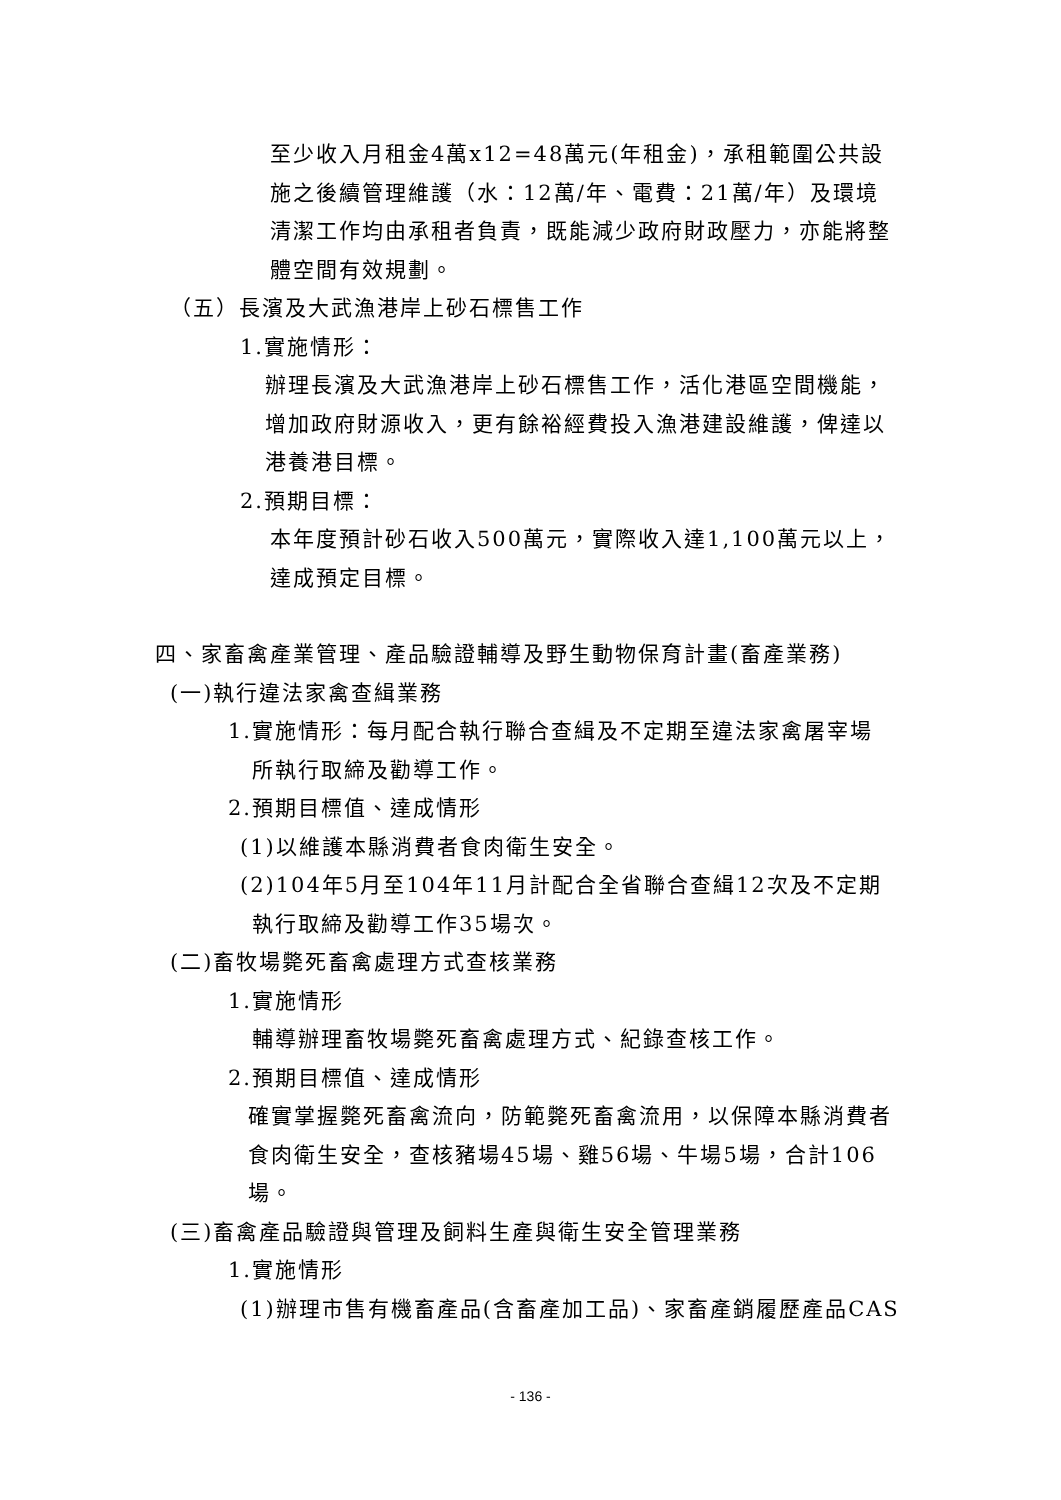至少收入月租金4萬x12=48萬元(年租金)，承租範圍公共設
施之後續管理維護（水：12萬/年、電費：21萬/年）及環境
清潔工作均由承租者負責，既能減少政府財政壓力，亦能將整
體空間有效規劃。
（五）長濱及大武漁港岸上砂石標售工作
1.實施情形：
辦理長濱及大武漁港岸上砂石標售工作，活化港區空間機能，
增加政府財源收入，更有餘裕經費投入漁港建設維護，俾達以
港養港目標。
2.預期目標：
本年度預計砂石收入500萬元，實際收入達1,100萬元以上，
達成預定目標。
四、家畜禽產業管理、產品驗證輔導及野生動物保育計畫(畜產業務)
(一)執行違法家禽查緝業務
1.實施情形：每月配合執行聯合查緝及不定期至違法家禽屠宰場
所執行取締及勸導工作。
2.預期目標值、達成情形
(1)以維護本縣消費者食肉衛生安全。
(2)104年5月至104年11月計配合全省聯合查緝12次及不定期
執行取締及勸導工作35場次。
(二)畜牧場斃死畜禽處理方式查核業務
1.實施情形
輔導辦理畜牧場斃死畜禽處理方式、紀錄查核工作。
2.預期目標值、達成情形
確實掌握斃死畜禽流向，防範斃死畜禽流用，以保障本縣消費者
食肉衛生安全，查核豬場45場、雞56場、牛場5場，合計106
場。
(三)畜禽產品驗證與管理及飼料生產與衛生安全管理業務
1.實施情形
(1)辦理市售有機畜產品(含畜產加工品)、家畜產銷履歷產品CAS
- 136 -